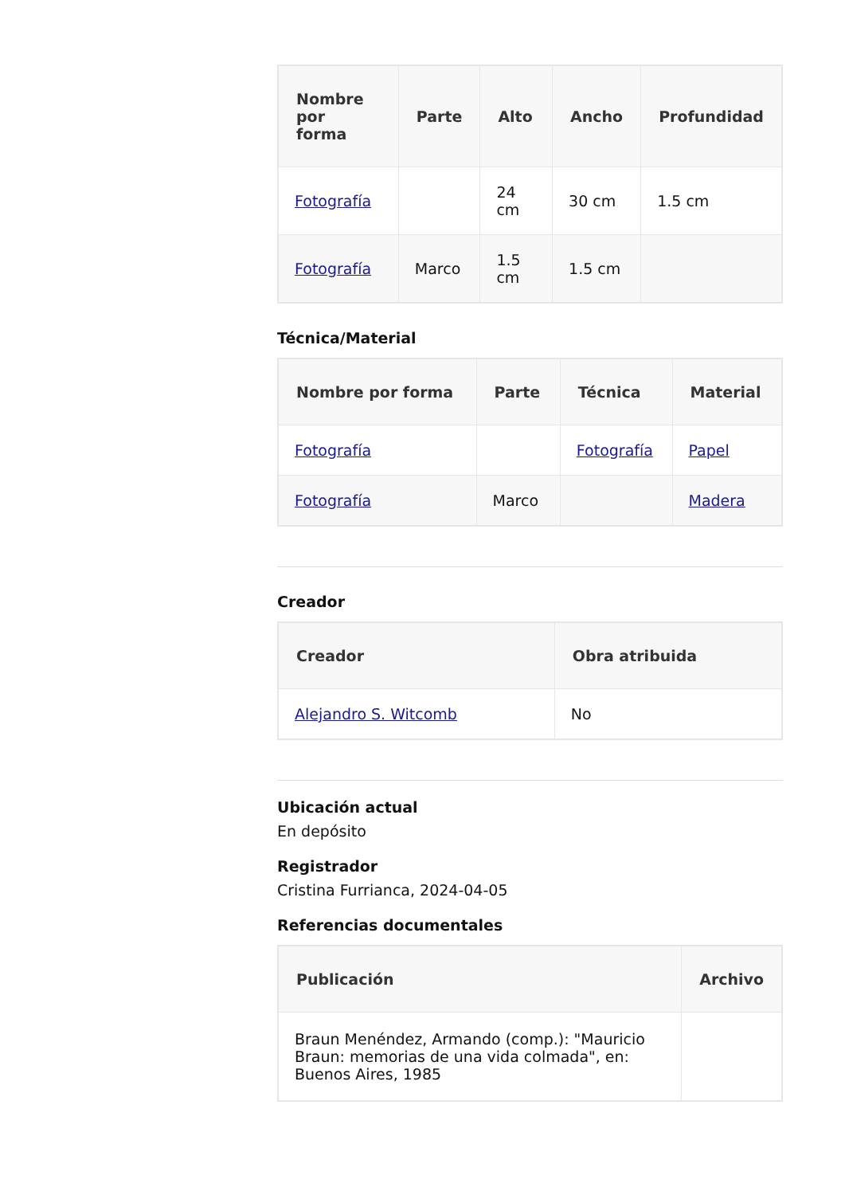| Nombre por forma | Parte | Alto | Ancho | Profundidad |
| --- | --- | --- | --- | --- |
| Fotografía | | 24 cm | 30 cm | 1.5 cm |
| Fotografía | Marco | 1.5 cm | 1.5 cm | |
Técnica/Material
| Nombre por forma | Parte | Técnica | Material |
| --- | --- | --- | --- |
| Fotografía | | Fotografía | Papel |
| Fotografía | Marco | | Madera |
Creador
| Creador | Obra atribuida |
| --- | --- |
| Alejandro S. Witcomb | No |
Ubicación actual
En depósito
Registrador
Cristina Furrianca, 2024-04-05
Referencias documentales
| Publicación | Archivo |
| --- | --- |
| Braun Menéndez, Armando (comp.): "Mauricio Braun: memorias de una vida colmada", en: Buenos Aires, 1985 | |